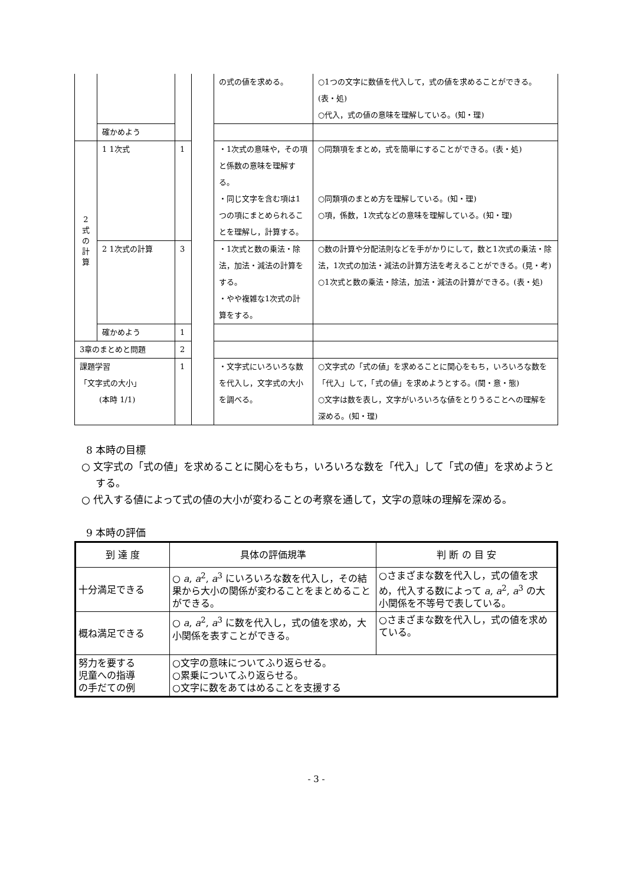| | | | | の式の値を求める。 | ○1つの文字に数値を代入して，式の値を求めることができる。(表・処) ○代入，式の値の意味を理解している。(知・理) |
| | 確かめよう | | | | |
| 2 式 の 計 算 | 1 1次式 | 1 | | ・1次式の意味や，その項と係数の意味を理解する。 ・同じ文字を含む項は1つの項にまとめられることを理解し，計算する。 | ○同類項をまとめ，式を簡単にすることができる。(表・処) ○同類項のまとめ方を理解している。(知・理) ○項，係数，1次式などの意味を理解している。(知・理) |
| | 2 1次式の計算 | 3 | | ・1次式と数の乗法・除法，加法・減法の計算をする。 ・やや複雑な1次式の計算をする。 | ○数の計算や分配法則などを手がかりにして，数と1次式の乗法・除法，1次式の加法・減法の計算方法を考えることができる。(見・考) ○1次式と数の乗法・除法，加法・減法の計算ができる。(表・処) |
| | 確かめよう | 1 | | | |
| 3章のまとめと問題 | | 2 | | | |
| 課題学習 「文字式の大小」 (本時 1/1) | | 1 | | ・文字式にいろいろな数を代入し，文字式の大小を調べる。 | ○文字式の「式の値」を求めることに関心をもち，いろいろな数を「代入」して，「式の値」を求めようとする。(関・意・態) ○文字は数を表し，文字がいろいろな値をとりうることへの理解を深める。(知・理) |
8 本時の目標
○ 文字式の「式の値」を求めることに関心をもち，いろいろな数を「代入」して「式の値」を求めようとする。
○ 代入する値によって式の値の大小が変わることの考察を通して，文字の意味の理解を深める。
9 本時の評価
| 到 達 度 | 具体の評価規準 | 判 断 の 目 安 |
| --- | --- | --- |
| 十分満足できる | ○ a , a<sup>2</sup>, a<sup>3</sup> にいろいろな数を代入し，その結果から大小の関係が変わることをまとめることができる。 | ○さまざまな数を代入し，式の値を求め，代入する数によって a , a<sup>2</sup>, a<sup>3</sup> の大小関係を不等号で表している。 |
| 概ね満足できる | ○ a , a<sup>2</sup>, a<sup>3</sup> に数を代入し，式の値を求め，大小関係を表すことができる。 | ○さまざまな数を代入し，式の値を求めている。 |
| 努力を要する 児童への指導 の手だての例 | ○文字の意味についてふり返らせる。 ○累乗についてふり返らせる。 ○文字に数をあてはめることを支援する | |
- 3 -